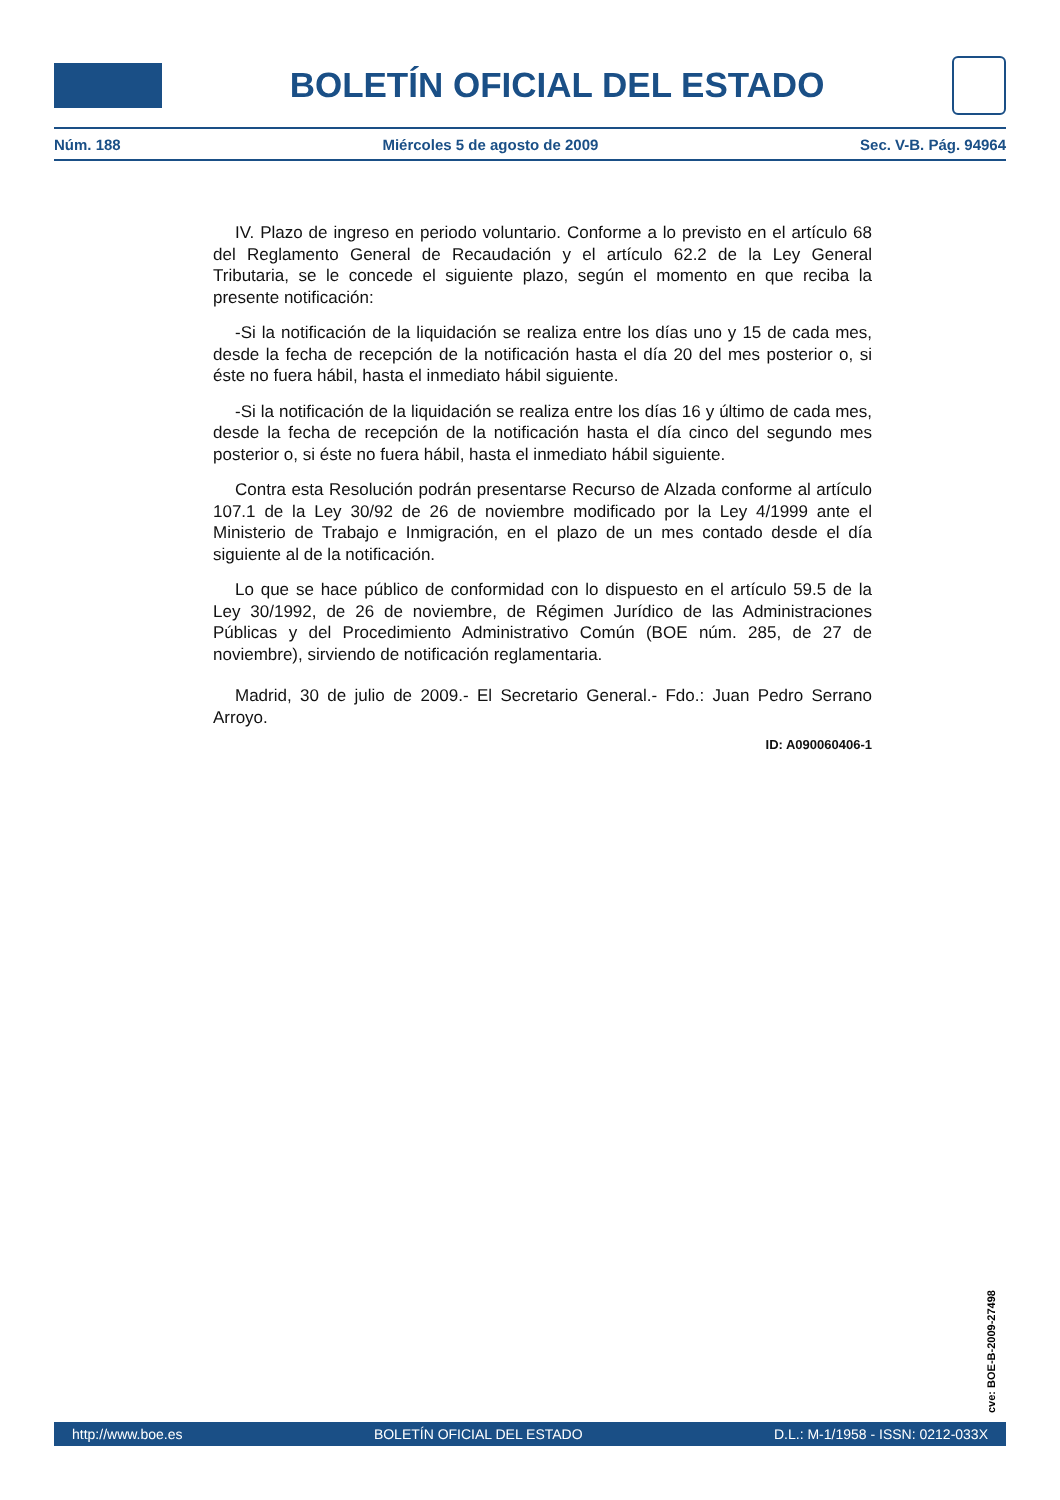BOLETÍN OFICIAL DEL ESTADO
Núm. 188 Miércoles 5 de agosto de 2009 Sec. V-B. Pág. 94964
IV. Plazo de ingreso en periodo voluntario. Conforme a lo previsto en el artículo 68 del Reglamento General de Recaudación y el artículo 62.2 de la Ley General Tributaria, se le concede el siguiente plazo, según el momento en que reciba la presente notificación:
-Si la notificación de la liquidación se realiza entre los días uno y 15 de cada mes, desde la fecha de recepción de la notificación hasta el día 20 del mes posterior o, si éste no fuera hábil, hasta el inmediato hábil siguiente.
-Si la notificación de la liquidación se realiza entre los días 16 y último de cada mes, desde la fecha de recepción de la notificación hasta el día cinco del segundo mes posterior o, si éste no fuera hábil, hasta el inmediato hábil siguiente.
Contra esta Resolución podrán presentarse Recurso de Alzada conforme al artículo 107.1 de la Ley 30/92 de 26 de noviembre modificado por la Ley 4/1999 ante el Ministerio de Trabajo e Inmigración, en el plazo de un mes contado desde el día siguiente al de la notificación.
Lo que se hace público de conformidad con lo dispuesto en el artículo 59.5 de la Ley 30/1992, de 26 de noviembre, de Régimen Jurídico de las Administraciones Públicas y del Procedimiento Administrativo Común (BOE núm. 285, de 27 de noviembre), sirviendo de notificación reglamentaria.
Madrid, 30 de julio de 2009.- El Secretario General.- Fdo.: Juan Pedro Serrano Arroyo.
ID: A090060406-1
cve: BOE-B-2009-27498
http://www.boe.es BOLETÍN OFICIAL DEL ESTADO D.L.: M-1/1958 - ISSN: 0212-033X